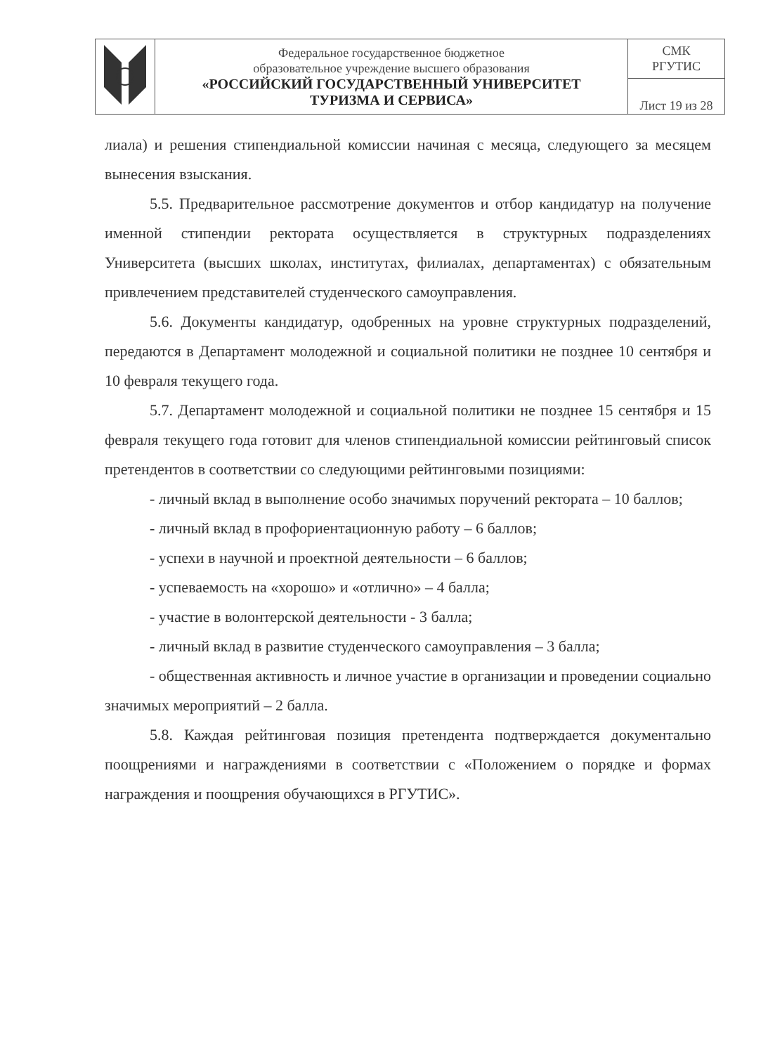| | Федеральное государственное бюджетное образовательное учреждение высшего образования «РОССИЙСКИЙ ГОСУДАРСТВЕННЫЙ УНИВЕРСИТЕТ ТУРИЗМА И СЕРВИСА» | СМК РГУТИС |
| | | Лист 19 из 28 |
лиала) и решения стипендиальной комиссии начиная с месяца, следующего за месяцем вынесения взыскания.
5.5. Предварительное рассмотрение документов и отбор кандидатур на получение именной стипендии ректората осуществляется в структурных подразделениях Университета (высших школах, институтах, филиалах, департаментах) с обязательным привлечением представителей студенческого самоуправления.
5.6. Документы кандидатур, одобренных на уровне структурных подразделений, передаются в Департамент молодежной и социальной политики не позднее 10 сентября и 10 февраля текущего года.
5.7. Департамент молодежной и социальной политики не позднее 15 сентября и 15 февраля текущего года готовит для членов стипендиальной комиссии рейтинговый список претендентов в соответствии со следующими рейтинговыми позициями:
- личный вклад в выполнение особо значимых поручений ректората – 10 баллов;
- личный вклад в профориентационную работу – 6 баллов;
- успехи в научной и проектной деятельности – 6 баллов;
- успеваемость на «хорошо» и «отлично» – 4 балла;
- участие в волонтерской деятельности - 3 балла;
- личный вклад в развитие студенческого самоуправления – 3 балла;
- общественная активность и личное участие в организации и проведении социально значимых мероприятий – 2 балла.
5.8. Каждая рейтинговая позиция претендента подтверждается документально поощрениями и награждениями в соответствии с «Положением о порядке и формах награждения и поощрения обучающихся в РГУТИС».